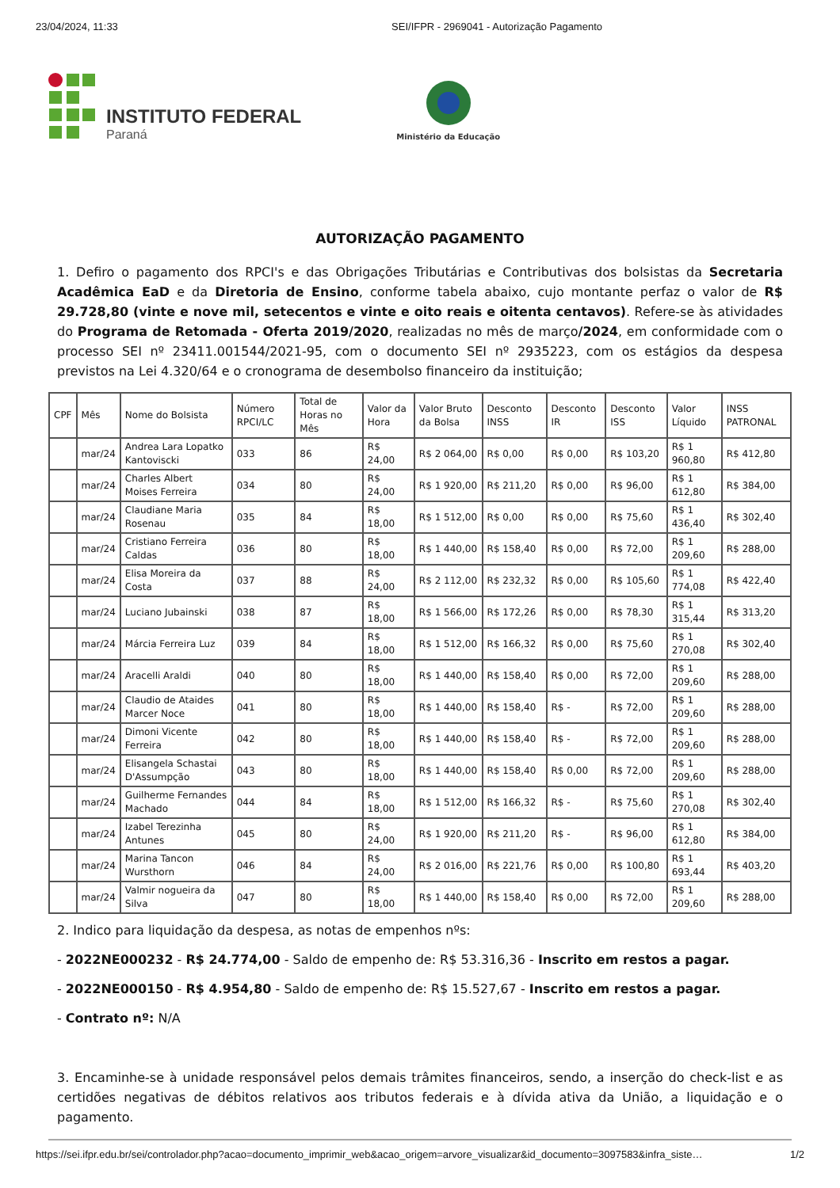23/04/2024, 11:33 SEI/IFPR - 2969041 - Autorização Pagamento
INSTITUTO FEDERAL
Paraná
Ministério da Educação
AUTORIZAÇÃO PAGAMENTO
1. Defiro o pagamento dos RPCI's e das Obrigações Tributárias e Contributivas dos bolsistas da Secretaria Acadêmica EaD e da Diretoria de Ensino, conforme tabela abaixo, cujo montante perfaz o valor de R$ 29.728,80 (vinte e nove mil, setecentos e vinte e oito reais e oitenta centavos). Refere-se às atividades do Programa de Retomada - Oferta 2019/2020, realizadas no mês de março/2024, em conformidade com o processo SEI nº 23411.001544/2021-95, com o documento SEI nº 2935223, com os estágios da despesa previstos na Lei 4.320/64 e o cronograma de desembolso financeiro da instituição;
| CPF | Mês | Nome do Bolsista | Número RPCI/LC | Total de Horas no Mês | Valor da Hora | Valor Bruto da Bolsa | Desconto INSS | Desconto IR | Desconto ISS | Valor Líquido | INSS PATRONAL |
| --- | --- | --- | --- | --- | --- | --- | --- | --- | --- | --- | --- |
| | mar/24 | Andrea Lara Lopatko Kantoviscki | 033 | 86 | R$ 24,00 | R$ 2 064,00 | R$ 0,00 | R$ 0,00 | R$ 103,20 | R$ 1 960,80 | R$ 412,80 |
| | mar/24 | Charles Albert Moises Ferreira | 034 | 80 | R$ 24,00 | R$ 1 920,00 | R$ 211,20 | R$ 0,00 | R$ 96,00 | R$ 1 612,80 | R$ 384,00 |
| | mar/24 | Claudiane Maria Rosenau | 035 | 84 | R$ 18,00 | R$ 1 512,00 | R$ 0,00 | R$ 0,00 | R$ 75,60 | R$ 1 436,40 | R$ 302,40 |
| | mar/24 | Cristiano Ferreira Caldas | 036 | 80 | R$ 18,00 | R$ 1 440,00 | R$ 158,40 | R$ 0,00 | R$ 72,00 | R$ 1 209,60 | R$ 288,00 |
| | mar/24 | Elisa Moreira da Costa | 037 | 88 | R$ 24,00 | R$ 2 112,00 | R$ 232,32 | R$ 0,00 | R$ 105,60 | R$ 1 774,08 | R$ 422,40 |
| | mar/24 | Luciano Jubainski | 038 | 87 | R$ 18,00 | R$ 1 566,00 | R$ 172,26 | R$ 0,00 | R$ 78,30 | R$ 1 315,44 | R$ 313,20 |
| | mar/24 | Márcia Ferreira Luz | 039 | 84 | R$ 18,00 | R$ 1 512,00 | R$ 166,32 | R$ 0,00 | R$ 75,60 | R$ 1 270,08 | R$ 302,40 |
| | mar/24 | Aracelli Araldi | 040 | 80 | R$ 18,00 | R$ 1 440,00 | R$ 158,40 | R$ 0,00 | R$ 72,00 | R$ 1 209,60 | R$ 288,00 |
| | mar/24 | Claudio de Ataides Marcer Noce | 041 | 80 | R$ 18,00 | R$ 1 440,00 | R$ 158,40 | R$ - | R$ 72,00 | R$ 1 209,60 | R$ 288,00 |
| | mar/24 | Dimoni Vicente Ferreira | 042 | 80 | R$ 18,00 | R$ 1 440,00 | R$ 158,40 | R$ - | R$ 72,00 | R$ 1 209,60 | R$ 288,00 |
| | mar/24 | Elisangela Schastai D'Assumpção | 043 | 80 | R$ 18,00 | R$ 1 440,00 | R$ 158,40 | R$ 0,00 | R$ 72,00 | R$ 1 209,60 | R$ 288,00 |
| | mar/24 | Guilherme Fernandes Machado | 044 | 84 | R$ 18,00 | R$ 1 512,00 | R$ 166,32 | R$ - | R$ 75,60 | R$ 1 270,08 | R$ 302,40 |
| | mar/24 | Izabel Terezinha Antunes | 045 | 80 | R$ 24,00 | R$ 1 920,00 | R$ 211,20 | R$ - | R$ 96,00 | R$ 1 612,80 | R$ 384,00 |
| | mar/24 | Marina Tancon Wursthorn | 046 | 84 | R$ 24,00 | R$ 2 016,00 | R$ 221,76 | R$ 0,00 | R$ 100,80 | R$ 1 693,44 | R$ 403,20 |
| | mar/24 | Valmir nogueira da Silva | 047 | 80 | R$ 18,00 | R$ 1 440,00 | R$ 158,40 | R$ 0,00 | R$ 72,00 | R$ 1 209,60 | R$ 288,00 |
2. Indico para liquidação da despesa, as notas de empenhos nºs:
- 2022NE000232 - R$ 24.774,00 - Saldo de empenho de: R$ 53.316,36 - Inscrito em restos a pagar.
- 2022NE000150 - R$ 4.954,80 - Saldo de empenho de: R$ 15.527,67 - Inscrito em restos a pagar.
- Contrato nº: N/A
3. Encaminhe-se à unidade responsável pelos demais trâmites financeiros, sendo, a inserção do check-list e as certidões negativas de débitos relativos aos tributos federais e à dívida ativa da União, a liquidação e o pagamento.
https://sei.ifpr.edu.br/sei/controlador.php?acao=documento_imprimir_web&acao_origem=arvore_visualizar&id_documento=3097583&infra_siste… 1/2